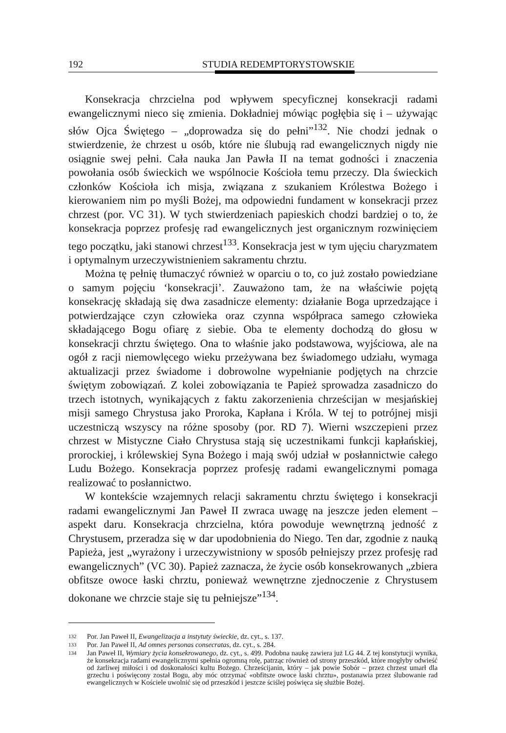192 STUDIA REDEMPTORYSTOWSKIE
Konsekracja chrzcielna pod wpływem specyficznej konsekracji radami ewangelicznymi nieco się zmienia. Dokładniej mówiąc pogłębia się i – używając słów Ojca Świętego – „doprowadza się do pełni”<sup>132</sup>. Nie chodzi jednak o stwierdzenie, że chrzest u osób, które nie ślubują rad ewangelicznych nigdy nie osiągnie swej pełni. Cała nauka Jan Pawła II na temat godności i znaczenia powołania osób świeckich we wspólnocie Kościoła temu przeczy. Dla świeckich członków Kościoła ich misja, związana z szukaniem Królestwa Bożego i kierowaniem nim po myśli Bożej, ma odpowiedni fundament w konsekracji przez chrzest (por. VC 31). W tych stwierdzeniach papieskich chodzi bardziej o to, że konsekracja poprzez profesję rad ewangelicznych jest organicznym rozwinięciem tego początku, jaki stanowi chrzest<sup>133</sup>. Konsekracja jest w tym ujęciu charyzmatem i optymalnym urzeczywistnieniem sakramentu chrztu.
Można tę pełnię tłumaczyć również w oparciu o to, co już zostało powiedziane o samym pojęciu ‘konsekracji’. Zauważono tam, że na właściwie pojętą konsekrację składają się dwa zasadnicze elementy: działanie Boga uprzedzające i potwierdzające czyn człowieka oraz czynna współpraca samego człowieka składającego Bogu ofiarę z siebie. Oba te elementy dochodzą do głosu w konsekracji chrztu świętego. Ona to właśnie jako podstawowa, wyjściowa, ale na ogół z racji niemowlęcego wieku przeżywana bez świadomego udziału, wymaga aktualizacji przez świadome i dobrowolne wypełnianie podjętych na chrzcie świętym zobowiązań. Z kolei zobowiązania te Papież sprowadza zasadniczo do trzech istotnych, wynikających z faktu zakorzenienia chrześcijan w mesjańskiej misji samego Chrystusa jako Proroka, Kapłana i Króla. W tej to potrójnej misji uczestniczą wszyscy na różne sposoby (por. RD 7). Wierni wszczepieni przez chrzest w Mistyczne Ciało Chrystusa stają się uczestnikami funkcji kapłańskiej, prorockiej, i królewskiej Syna Bożego i mają swój udział w posłannictwie całego Ludu Bożego. Konsekracja poprzez profesję radami ewangelicznymi pomaga realizować to posłannictwo.
W kontekście wzajemnych relacji sakramentu chrztu świętego i konsekracji radami ewangelicznymi Jan Paweł II zwraca uwagę na jeszcze jeden element – aspekt daru. Konsekracja chrzcielna, która powoduje wewnętrzną jedność z Chrystusem, przeradza się w dar upodobnienia do Niego. Ten dar, zgodnie z nauką Papieża, jest „wyrażony i urzeczywistniony w sposób pełniejszy przez profesję rad ewangelicznych” (VC 30). Papież zaznacza, że życie osób konsekrowanych „zbiera obfitsze owoce łaski chrztu, ponieważ wewnętrzne zjednoczenie z Chrystusem dokonane we chrzcie staje się tu pełniejsze”<sup>134</sup>.
132 Por. Jan Paweł II, Ewangelizacja a instytuty świeckie, dz. cyt., s. 137.
133 Por. Jan Paweł II, Ad omnes personas consecratas, dz. cyt., s. 284.
134 Jan Paweł II, Wymiary życia konsekrowanego, dz. cyt., s. 499. Podobna naukę zawiera już LG 44. Z tej konstytucji wynika, że konsekracja radami ewangelicznymi spełnia ogromną rolę, patrząc również od strony przeszkód, które mogłyby odwieść od żarliwej miłości i od doskonałości kultu Bożego. Chrześcijanin, który – jak powie Sobór – przez chrzest umarł dla grzechu i poświęcony został Bogu, aby móc otrzymać «obfitsze owoce łaski chrztu», postanawia przez ślubowanie rad ewangelicznych w Kościele uwolnić się od przeszkód i jeszcze ściślej poświęca się służbie Bożej.